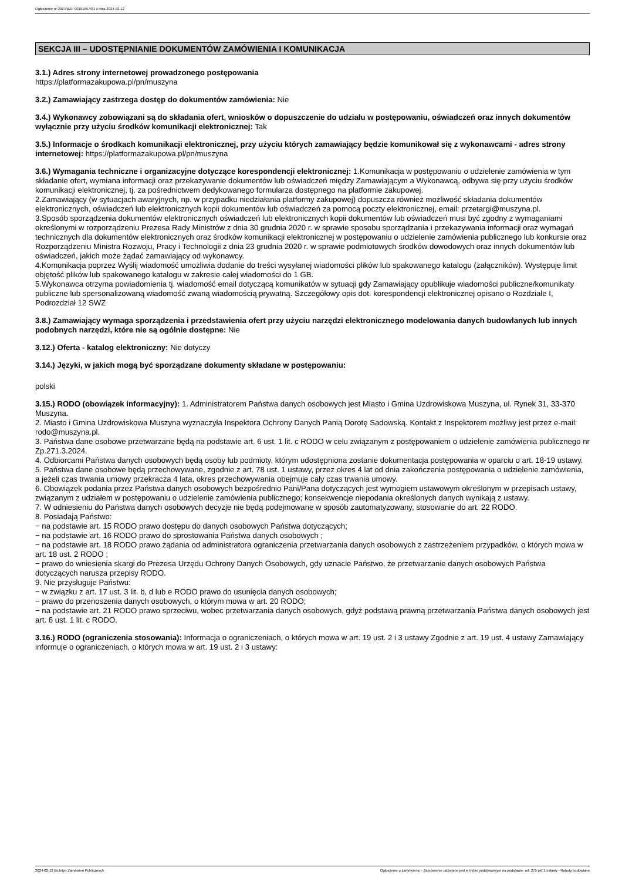Ogłoszenie nr 2024/BZP 00101657/01 z dnia 2024-02-12
SEKCJA III – UDOSTĘPNIANIE DOKUMENTÓW ZAMÓWIENIA I KOMUNIKACJA
3.1.) Adres strony internetowej prowadzonego postępowania
https://platformazakupowa.pl/pn/muszyna
3.2.) Zamawiający zastrzega dostęp do dokumentów zamówienia: Nie
3.4.) Wykonawcy zobowiązani są do składania ofert, wniosków o dopuszczenie do udziału w postępowaniu, oświadczeń oraz innych dokumentów wyłącznie przy użyciu środków komunikacji elektronicznej: Tak
3.5.) Informacje o środkach komunikacji elektronicznej, przy użyciu których zamawiający będzie komunikował się z wykonawcami - adres strony internetowej: https://platformazakupowa.pl/pn/muszyna
3.6.) Wymagania techniczne i organizacyjne dotyczące korespondencji elektronicznej: 1.Komunikacja w postępowaniu o udzielenie zamówienia w tym składanie ofert, wymiana informacji oraz przekazywanie dokumentów lub oświadczeń między Zamawiającym a Wykonawcą, odbywa się przy użyciu środków komunikacji elektronicznej, tj. za pośrednictwem dedykowanego formularza dostępnego na platformie zakupowej.
2.Zamawiający (w sytuacjach awaryjnych, np. w przypadku niedziałania platformy zakupowej) dopuszcza również możliwość składania dokumentów elektronicznych, oświadczeń lub elektronicznych kopii dokumentów lub oświadczeń za pomocą poczty elektronicznej, email: przetargi@muszyna.pl.
3.Sposób sporządzenia dokumentów elektronicznych oświadczeń lub elektronicznych kopii dokumentów lub oświadczeń musi być zgodny z wymaganiami określonymi w rozporządzeniu Prezesa Rady Ministrów z dnia 30 grudnia 2020 r. w sprawie sposobu sporządzania i przekazywania informacji oraz wymagań technicznych dla dokumentów elektronicznych oraz środków komunikacji elektronicznej w postępowaniu o udzielenie zamówienia publicznego lub konkursie oraz Rozporządzeniu Ministra Rozwoju, Pracy i Technologii z dnia 23 grudnia 2020 r. w sprawie podmiotowych środków dowodowych oraz innych dokumentów lub oświadczeń, jakich może żądać zamawiający od wykonawcy.
4.Komunikacja poprzez Wyślij wiadomość umożliwia dodanie do treści wysyłanej wiadomości plików lub spakowanego katalogu (załączników). Występuje limit objętość plików lub spakowanego katalogu w zakresie całej wiadomości do 1 GB.
5.Wykonawca otrzyma powiadomienia tj. wiadomość email dotyczącą komunikatów w sytuacji gdy Zamawiający opublikuje wiadomości publiczne/komunikaty publiczne lub spersonalizowaną wiadomość zwaną wiadomością prywatną. Szczegółowy opis dot. korespondencji elektronicznej opisano o Rozdziale I, Podrozdział 12 SWZ
3.8.) Zamawiający wymaga sporządzenia i przedstawienia ofert przy użyciu narzędzi elektronicznego modelowania danych budowlanych lub innych podobnych narzędzi, które nie są ogólnie dostępne: Nie
3.12.) Oferta - katalog elektroniczny: Nie dotyczy
3.14.) Języki, w jakich mogą być sporządzane dokumenty składane w postępowaniu:
polski
3.15.) RODO (obowiązek informacyjny): 1. Administratorem Państwa danych osobowych jest Miasto i Gmina Uzdrowiskowa Muszyna, ul. Rynek 31, 33-370 Muszyna.
2. Miasto i Gmina Uzdrowiskowa Muszyna wyznaczyła Inspektora Ochrony Danych Panią Dorotę Sadowską. Kontakt z Inspektorem możliwy jest przez e-mail: rodo@muszyna.pl.
3. Państwa dane osobowe przetwarzane będą na podstawie art. 6 ust. 1 lit. c RODO w celu związanym z postępowaniem o udzielenie zamówienia publicznego nr Zp.271.3.2024.
4. Odbiorcami Państwa danych osobowych będą osoby lub podmioty, którym udostępniona zostanie dokumentacja postępowania w oparciu o art. 18-19 ustawy.
5. Państwa dane osobowe będą przechowywane, zgodnie z art. 78 ust. 1 ustawy, przez okres 4 lat od dnia zakończenia postępowania o udzielenie zamówienia, a jeżeli czas trwania umowy przekracza 4 lata, okres przechowywania obejmuje cały czas trwania umowy.
6. Obowiązek podania przez Państwa danych osobowych bezpośrednio Pani/Pana dotyczących jest wymogiem ustawowym określonym w przepisach ustawy, związanym z udziałem w postępowaniu o udzielenie zamówienia publicznego; konsekwencje niepodania określonych danych wynikają z ustawy.
7. W odniesieniu do Państwa danych osobowych decyzje nie będą podejmowane w sposób zautomatyzowany, stosowanie do art. 22 RODO.
8. Posiadają Państwo:
− na podstawie art. 15 RODO prawo dostępu do danych osobowych Państwa dotyczących;
− na podstawie art. 16 RODO prawo do sprostowania Państwa danych osobowych ;
− na podstawie art. 18 RODO prawo żądania od administratora ograniczenia przetwarzania danych osobowych z zastrzeżeniem przypadków, o których mowa w art. 18 ust. 2 RODO ;
− prawo do wniesienia skargi do Prezesa Urzędu Ochrony Danych Osobowych, gdy uznacie Państwo, że przetwarzanie danych osobowych Państwa dotyczących narusza przepisy RODO.
9. Nie przysługuje Państwu:
− w związku z art. 17 ust. 3 lit. b, d lub e RODO prawo do usunięcia danych osobowych;
− prawo do przenoszenia danych osobowych, o którym mowa w art. 20 RODO;
− na podstawie art. 21 RODO prawo sprzeciwu, wobec przetwarzania danych osobowych, gdyż podstawą prawną przetwarzania Państwa danych osobowych jest art. 6 ust. 1 lit. c RODO.
3.16.) RODO (ograniczenia stosowania): Informacja o ograniczeniach, o których mowa w art. 19 ust. 2 i 3 ustawy Zgodnie z art. 19 ust. 4 ustawy Zamawiający informuje o ograniczeniach, o których mowa w art. 19 ust. 2 i 3 ustawy:
2024-02-12 Biuletyn Zamówień Publicznych Ogłoszenie o zamówieniu - Zamówienie udzielane jest w trybie podstawowym na podstawie: art. 275 pkt 1 ustawy - Roboty budowlane